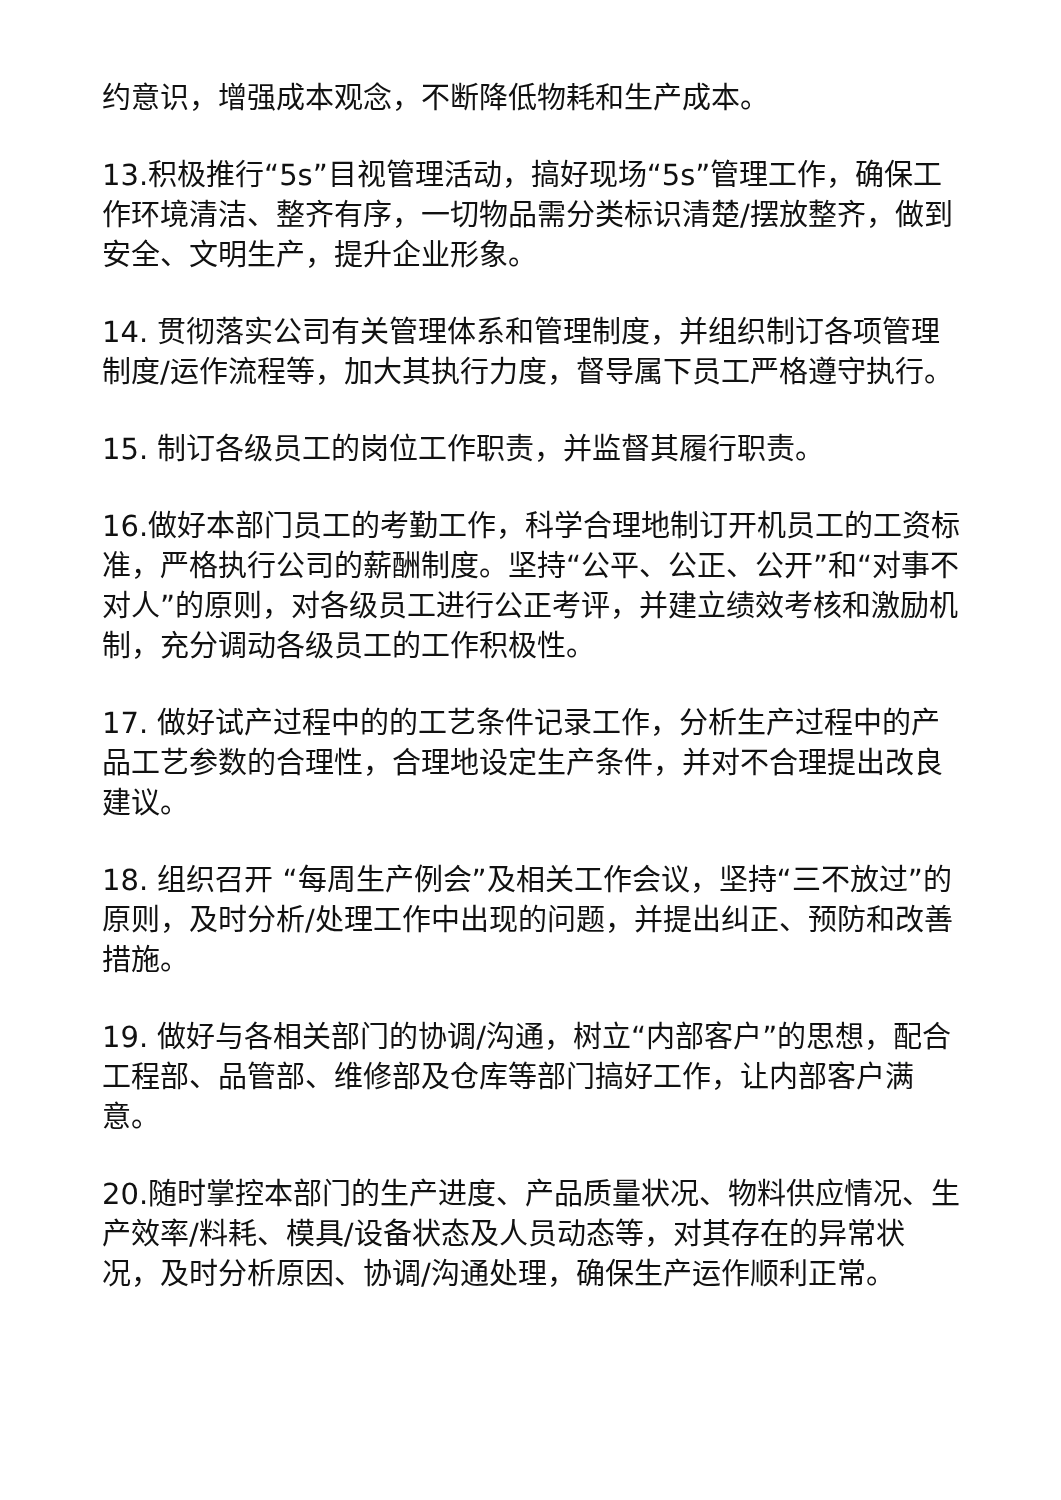约意识，增强成本观念，不断降低物耗和生产成本。
13.积极推行“5s”目视管理活动，搞好现场“5s”管理工作，确保工作环境清洁、整齐有序，一切物品需分类标识清楚/摆放整齐，做到安全、文明生产，提升企业形象。
14. 贯彻落实公司有关管理体系和管理制度，并组织制订各项管理制度/运作流程等，加大其执行力度，督导属下员工严格遵守执行。
15. 制订各级员工的岗位工作职责，并监督其履行职责。
16.做好本部门员工的考勤工作，科学合理地制订开机员工的工资标准，严格执行公司的薪酬制度。坚持“公平、公正、公开”和“对事不对人”的原则，对各级员工进行公正考评，并建立绩效考核和激励机制，充分调动各级员工的工作积极性。
17. 做好试产过程中的的工艺条件记录工作，分析生产过程中的产品工艺参数的合理性，合理地设定生产条件，并对不合理提出改良建议。
18. 组织召开 “每周生产例会”及相关工作会议，坚持“三不放过”的原则，及时分析/处理工作中出现的问题，并提出纠正、预防和改善措施。
19. 做好与各相关部门的协调/沟通，树立“内部客户”的思想，配合工程部、品管部、维修部及仓库等部门搞好工作，让内部客户满意。
20.随时掌控本部门的生产进度、产品质量状况、物料供应情况、生产效率/料耗、模具/设备状态及人员动态等，对其存在的异常状况，及时分析原因、协调/沟通处理，确保生产运作顺利正常。